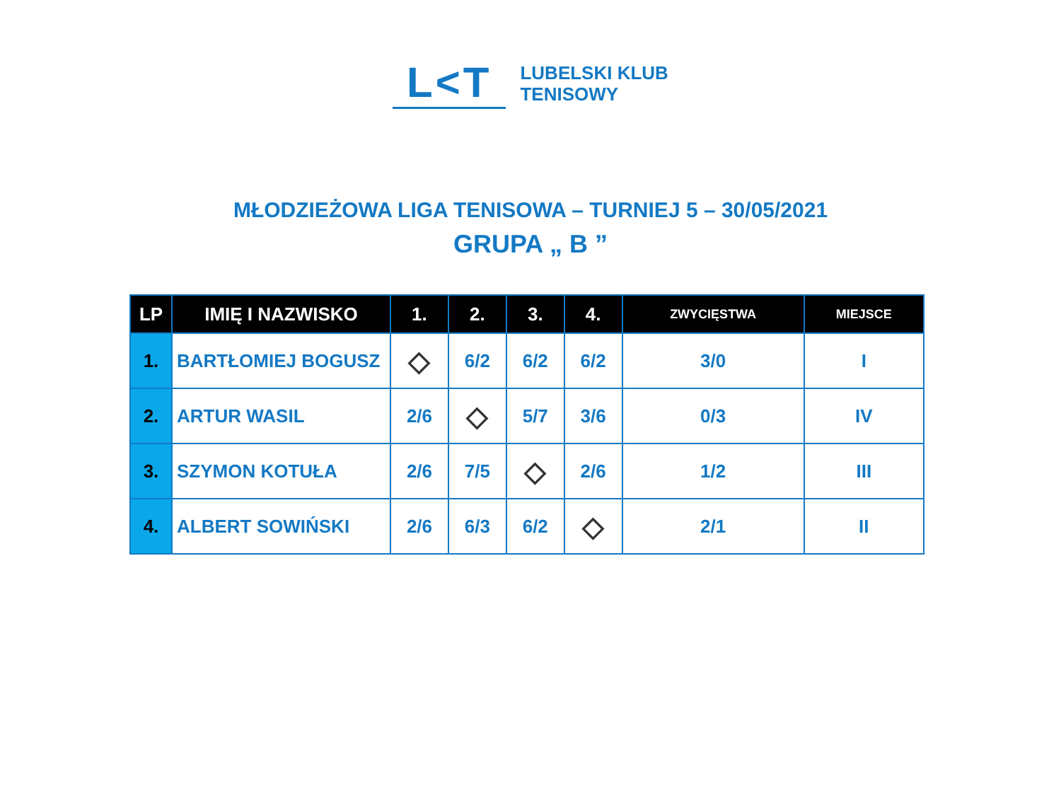L<T
LUBELSKI KLUB
TENISOWY
MŁODZIEŻOWA LIGA TENISOWA – TURNIEJ 5 – 30/05/2021
GRUPA „ B ”
| LP | IMIĘ I NAZWISKO | 1. | 2. | 3. | 4. | ZWYCIĘSTWA | MIEJSCE |
| --- | --- | --- | --- | --- | --- | --- | --- |
| 1. | BARTŁOMIEJ BOGUSZ | ◇ | 6/2 | 6/2 | 6/2 | 3/0 | I |
| 2. | ARTUR WASIL | 2/6 | ◇ | 5/7 | 3/6 | 0/3 | IV |
| 3. | SZYMON KOTUŁA | 2/6 | 7/5 | ◇ | 2/6 | 1/2 | III |
| 4. | ALBERT SOWIŃSKI | 2/6 | 6/3 | 6/2 | ◇ | 2/1 | II |